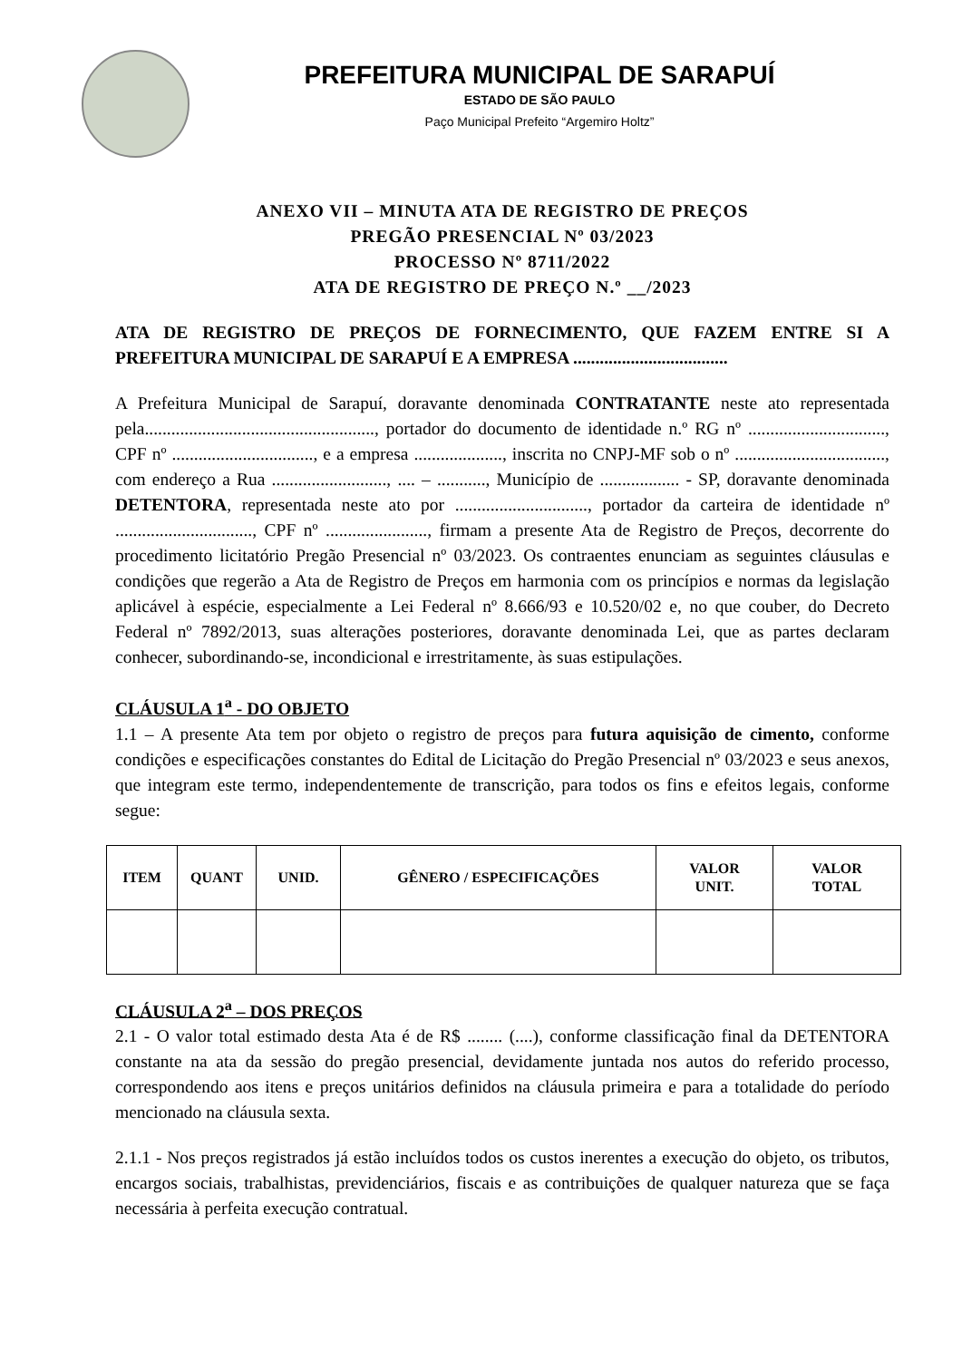PREFEITURA MUNICIPAL DE SARAPUÍ
ESTADO DE SÃO PAULO
Paço Municipal Prefeito “Argemiro Holtz”
ANEXO VII – MINUTA ATA DE REGISTRO DE PREÇOS
PREGÃO PRESENCIAL Nº 03/2023
PROCESSO Nº 8711/2022
ATA DE REGISTRO DE PREÇO N.º __/2023
ATA DE REGISTRO DE PREÇOS DE FORNECIMENTO, QUE FAZEM ENTRE SI A PREFEITURA MUNICIPAL DE SARAPUÍ E A EMPRESA ...................................
A Prefeitura Municipal de Sarapuí, doravante denominada CONTRATANTE neste ato representada pela...................................................., portador do documento de identidade n.º RG nº ..............................., CPF nº ................................, e a empresa ...................., inscrita no CNPJ-MF sob o nº .................................., com endereço a Rua .........................., .... – ..........., Município de .................. - SP, doravante denominada DETENTORA, representada neste ato por .............................., portador da carteira de identidade nº ..............................., CPF nº ......................., firmam a presente Ata de Registro de Preços, decorrente do procedimento licitatório Pregão Presencial nº 03/2023. Os contraentes enunciam as seguintes cláusulas e condições que regerão a Ata de Registro de Preços em harmonia com os princípios e normas da legislação aplicável à espécie, especialmente a Lei Federal nº 8.666/93 e 10.520/02 e, no que couber, do Decreto Federal nº 7892/2013, suas alterações posteriores, doravante denominada Lei, que as partes declaram conhecer, subordinando-se, incondicional e irrestritamente, às suas estipulações.
CLÁUSULA 1<sup>a</sup> - DO OBJETO
1.1 – A presente Ata tem por objeto o registro de preços para futura aquisição de cimento, conforme condições e especificações constantes do Edital de Licitação do Pregão Presencial nº 03/2023 e seus anexos, que integram este termo, independentemente de transcrição, para todos os fins e efeitos legais, conforme segue:
| ITEM | QUANT | UNID. | GÊNERO / ESPECIFICAÇÕES | VALOR UNIT. | VALOR TOTAL |
| --- | --- | --- | --- | --- | --- |
CLÁUSULA 2<sup>a</sup> – DOS PREÇOS
2.1 - O valor total estimado desta Ata é de R$ ........ (....), conforme classificação final da DETENTORA constante na ata da sessão do pregão presencial, devidamente juntada nos autos do referido processo, correspondendo aos itens e preços unitários definidos na cláusula primeira e para a totalidade do período mencionado na cláusula sexta.
2.1.1 - Nos preços registrados já estão incluídos todos os custos inerentes a execução do objeto, os tributos, encargos sociais, trabalhistas, previdenciários, fiscais e as contribuições de qualquer natureza que se faça necessária à perfeita execução contratual.